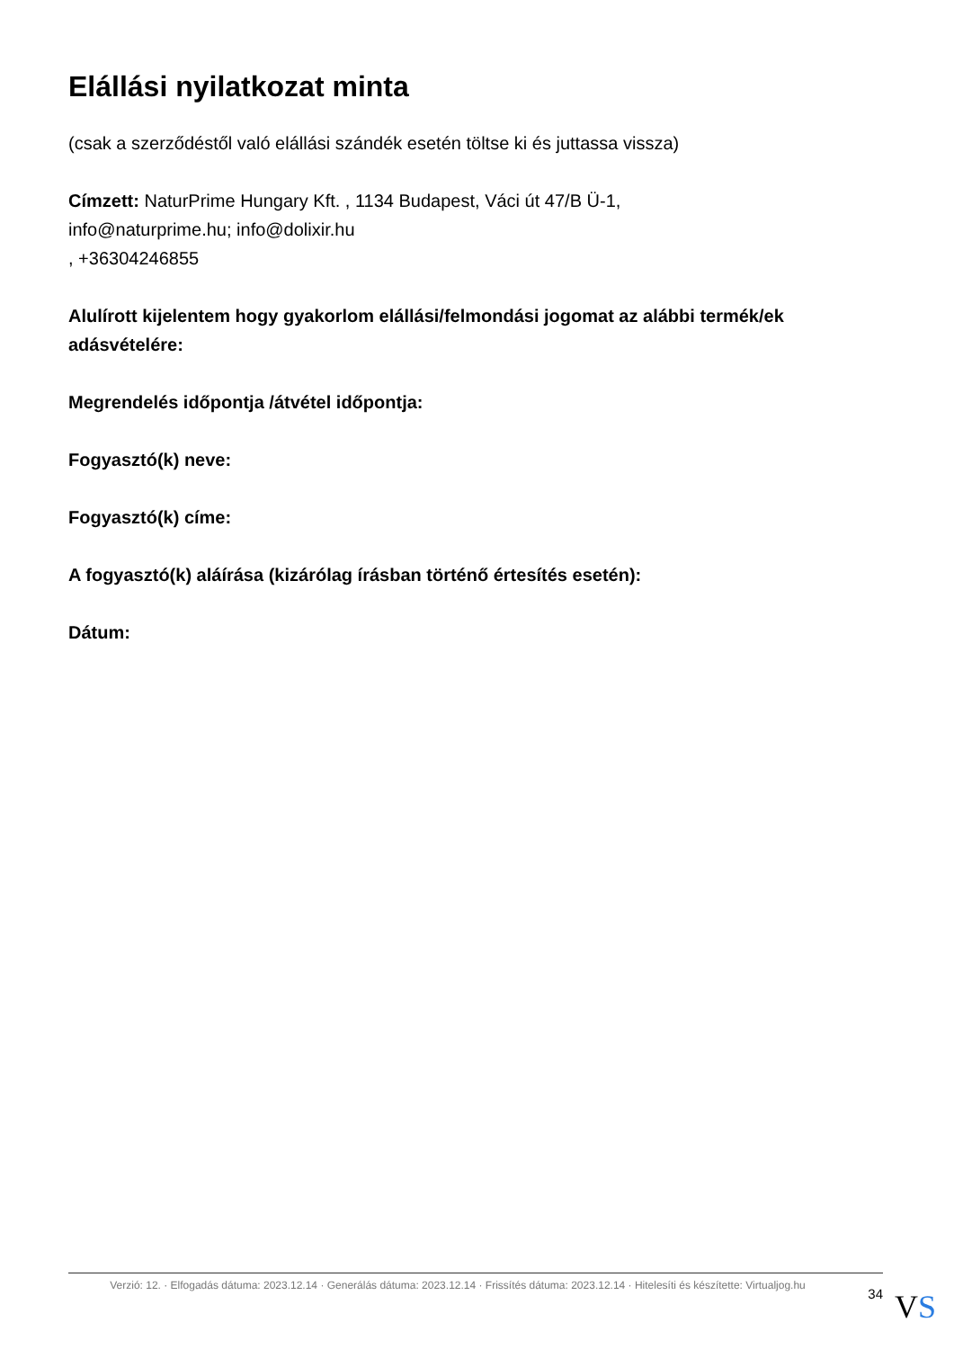Elállási nyilatkozat minta
(csak a szerződéstől való elállási szándék esetén töltse ki és juttassa vissza)
Címzett: NaturPrime Hungary Kft. , 1134 Budapest, Váci út 47/B Ü-1,
info@naturprime.hu; info@dolixir.hu
, +36304246855
Alulírott kijelentem hogy gyakorlom elállási/felmondási jogomat az alábbi termék/ek adásvételére:
Megrendelés időpontja /átvétel időpontja:
Fogyasztó(k) neve:
Fogyasztó(k) címe:
A fogyasztó(k) aláírása (kizárólag írásban történő értesítés esetén):
Dátum:
Verzió: 12. · Elfogadás dátuma: 2023.12.14 · Generálás dátuma: 2023.12.14 · Frissítés dátuma: 2023.12.14 · Hitelesíti és készítette: Virtualjog.hu
34
VS